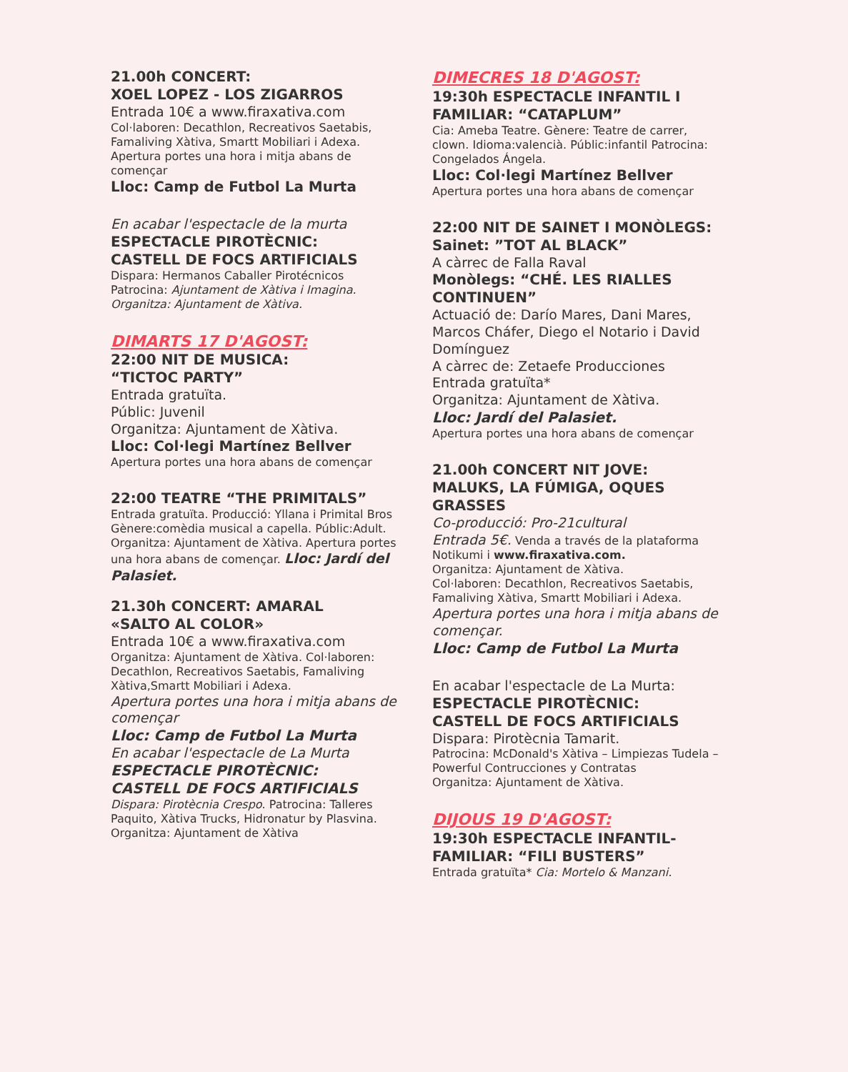21.00h CONCERT:
XOEL LOPEZ - LOS ZIGARROS
Entrada 10€ a www.firaxativa.com
Col·laboren: Decathlon, Recreativos Saetabis, Famaliving Xàtiva, Smartt Mobiliari i Adexa. Apertura portes una hora i mitja abans de començar
Lloc: Camp de Futbol La Murta
En acabar l'espectacle de la murta
ESPECTACLE PIROTÈCNIC:
CASTELL DE FOCS ARTIFICIALS
Dispara: Hermanos Caballer Pirotécnicos
Patrocina: Ajuntament de Xàtiva i Imagina.
Organitza: Ajuntament de Xàtiva.
DIMARTS 17 D'AGOST:
22:00 NIT DE MUSICA:
“TICTOC PARTY”
Entrada gratuïta.
Públic: Juvenil
Organitza: Ajuntament de Xàtiva.
Lloc: Col·legi Martínez Bellver
Apertura portes una hora abans de començar
22:00 TEATRE “THE PRIMITALS”
Entrada gratuïta. Producció: Yllana i Primital Bros Gènere:comèdia musical a capella. Públic:Adult. Organitza: Ajuntament de Xàtiva. Apertura portes una hora abans de començar. Lloc: Jardí del Palasiet.
21.30h CONCERT: AMARAL
«SALTO AL COLOR»
Entrada 10€ a www.firaxativa.com
Organitza: Ajuntament de Xàtiva. Col·laboren: Decathlon, Recreativos Saetabis, Famaliving Xàtiva,Smartt Mobiliari i Adexa.
Apertura portes una hora i mitja abans de començar
Lloc: Camp de Futbol La Murta
En acabar l'espectacle de La Murta
ESPECTACLE PIROTÈCNIC:
CASTELL DE FOCS ARTIFICIALS
Dispara: Pirotècnia Crespo. Patrocina: Talleres Paquito, Xàtiva Trucks, Hidronatur by Plasvina. Organitza: Ajuntament de Xàtiva
DIMECRES 18 D'AGOST:
19:30h ESPECTACLE INFANTIL I FAMILIAR: “CATAPLUM”
Cia: Ameba Teatre. Gènere: Teatre de carrer, clown. Idioma:valencià. Públic:infantil Patrocina: Congelados Ángela.
Lloc: Col·legi Martínez Bellver
Apertura portes una hora abans de començar
22:00 NIT DE SAINET I MONÒLEGS:
Sainet: ”TOT AL BLACK”
A càrrec de Falla Raval
Monòlegs: “CHÉ. LES RIALLES CONTINUEN”
Actuació de: Darío Mares, Dani Mares, Marcos Cháfer, Diego el Notario i David Domínguez
A càrrec de: Zetaefe Producciones
Entrada gratuïta*
Organitza: Ajuntament de Xàtiva.
Lloc: Jardí del Palasiet.
Apertura portes una hora abans de començar
21.00h CONCERT NIT JOVE:
MALUKS, LA FÚMIGA, OQUES GRASSES
Co-producció: Pro-21cultural
Entrada 5€. Venda a través de la plataforma Notikumi i www.firaxativa.com.
Organitza: Ajuntament de Xàtiva.
Col·laboren: Decathlon, Recreativos Saetabis, Famaliving Xàtiva, Smartt Mobiliari i Adexa.
Apertura portes una hora i mitja abans de començar.
Lloc: Camp de Futbol La Murta
En acabar l'espectacle de La Murta:
ESPECTACLE PIROTÈCNIC:
CASTELL DE FOCS ARTIFICIALS
Dispara: Pirotècnia Tamarit.
Patrocina: McDonald's Xàtiva – Limpiezas Tudela – Powerful Contrucciones y Contratas
Organitza: Ajuntament de Xàtiva.
DIJOUS 19 D'AGOST:
19:30h ESPECTACLE INFANTIL-FAMILIAR: “FILI BUSTERS”
Entrada gratuïta* Cia: Mortelo & Manzani.